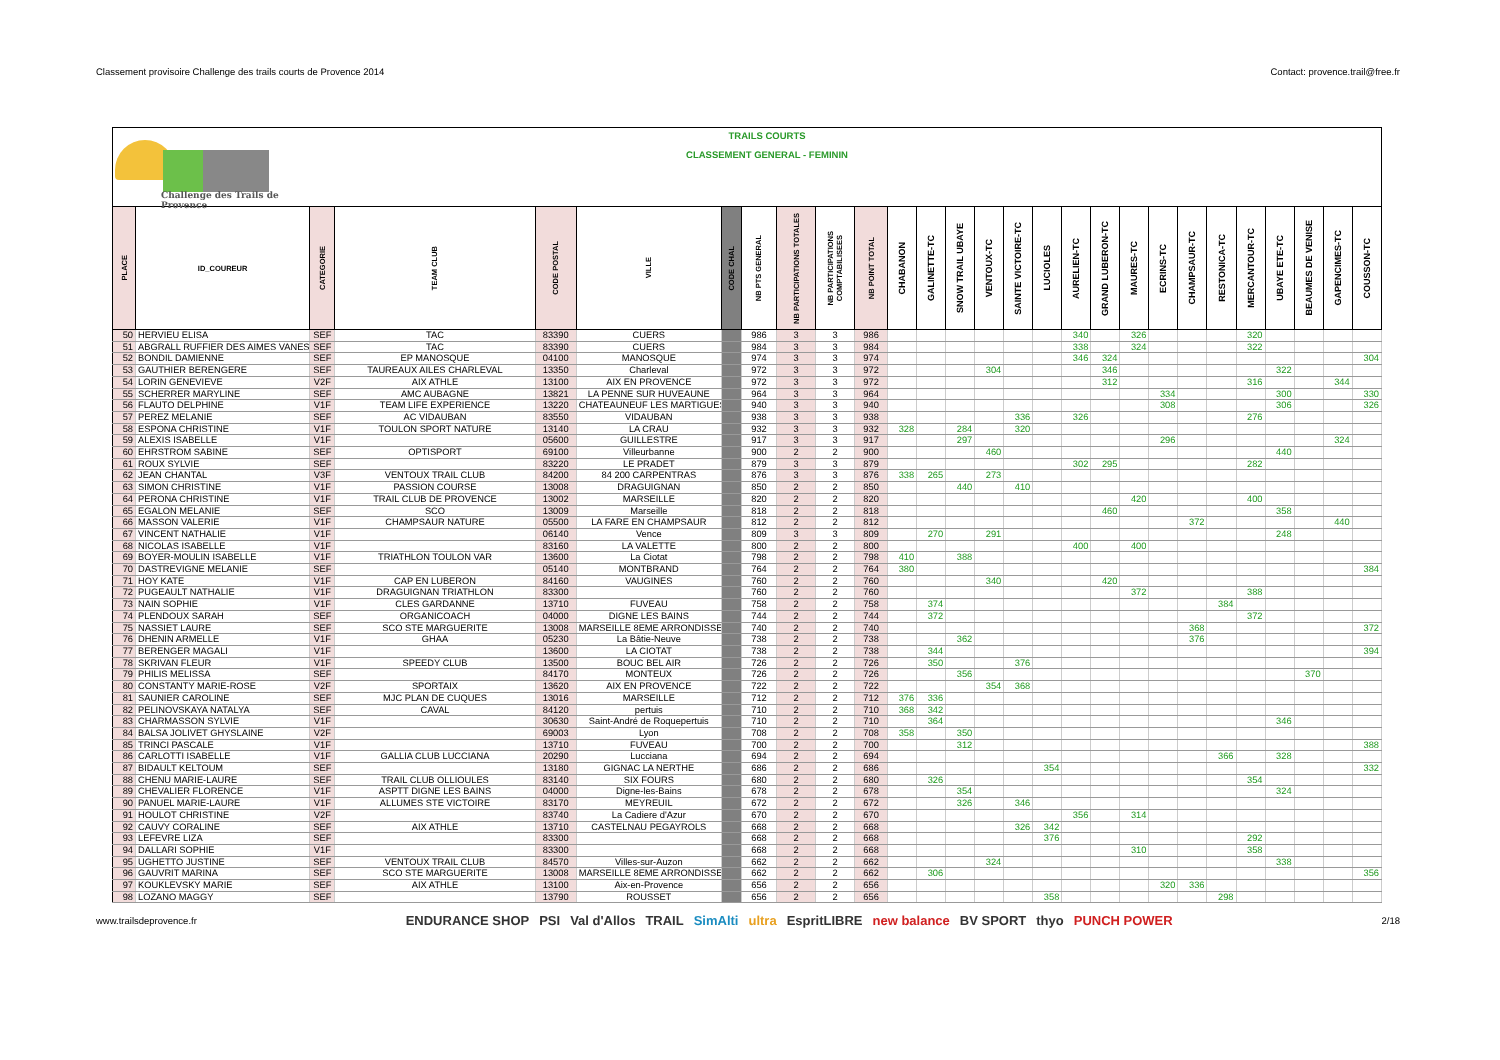Classement provisoire Challenge des trails courts de Provence 2014 Contact: provence.trail@free.fr
Challenge des Trails de Provence
TRAILS COURTS
CLASSEMENT GENERAL - FEMININ
| PLACE | ID_COUREUR | CATEGORIE | TEAM CLUB | CODE POSTAL | VILLE | CODE CHAL | NB PTS GENERAL | NB PARTICIPATIONS TOTALES | NB PARTICIPATIONS COMPTABILISEES | NB POINT TOTAL | CHABANON | GALINETTE-TC | SNOW TRAIL UBAYE | VENTOUX-TC | SAINTE VICTOIRE-TC | LUCIOLES | AURELIEN-TC | GRAND LUBERON-TC | MAURES-TC | ECRINS-TC | CHAMPSAUR-TC | RESTONICA-TC | MERCANTOUR-TC | UBAYE ETE-TC | BEAUMES DE VENISE | GAPENCIMES-TC | COUSSON-TC |
| --- | --- | --- | --- | --- | --- | --- | --- | --- | --- | --- | --- | --- | --- | --- | --- | --- | --- | --- | --- | --- | --- | --- | --- | --- | --- | --- | --- |
| 50 | HERVIEU ELISA | SEF | TAC | 83390 | CUERS | | 986 | 3 | 3 | 986 | | | | | | | 340 | | 326 | | | | 320 | | | | |
| 51 | ABGRALL RUFFIER DES AIMES VANES | SEF | TAC | 83390 | CUERS | | 984 | 3 | 3 | 984 | | | | | | | 338 | | 324 | | | | 322 | | | | |
| 52 | BONDIL DAMIENNE | SEF | EP MANOSQUE | 04100 | MANOSQUE | | 974 | 3 | 3 | 974 | | | | | | | 346 | 324 | | | | | | | | | 304 |
| 53 | GAUTHIER BERENGERE | SEF | TAUREAUX AILES CHARLEVAL | 13350 | Charleval | | 972 | 3 | 3 | 972 | | | | 304 | | | | 346 | | | | | | 322 | | | |
| 54 | LORIN GENEVIEVE | V2F | AIX ATHLE | 13100 | AIX EN PROVENCE | | 972 | 3 | 3 | 972 | | | | | | | | 312 | | | | | 316 | | | 344 | |
| 55 | SCHERRER MARYLINE | SEF | AMC AUBAGNE | 13821 | LA PENNE SUR HUVEAUNE | | 964 | 3 | 3 | 964 | | | | | | | | | | 334 | | | | 300 | | | 330 |
| 56 | FLAUTO DELPHINE | V1F | TEAM LIFE EXPERIENCE | 13220 | CHATEAUNEUF LES MARTIGUES | | 940 | 3 | 3 | 940 | | | | | | | | | | 308 | | | | 306 | | | 326 |
| 57 | PEREZ MELANIE | SEF | AC VIDAUBAN | 83550 | VIDAUBAN | | 938 | 3 | 3 | 938 | | | | | 336 | | 326 | | | | | | 276 | | | | |
| 58 | ESPONA CHRISTINE | V1F | TOULON SPORT NATURE | 13140 | LA CRAU | | 932 | 3 | 3 | 932 | 328 | | 284 | | 320 | | | | | | | | | | | | |
| 59 | ALEXIS ISABELLE | V1F | | 05600 | GUILLESTRE | | 917 | 3 | 3 | 917 | | | 297 | | | | | | | 296 | | | | | | 324 | |
| 60 | EHRSTROM SABINE | SEF | OPTISPORT | 69100 | Villeurbanne | | 900 | 2 | 2 | 900 | | | | 460 | | | | | | | | | | 440 | | | |
| 61 | ROUX SYLVIE | SEF | | 83220 | LE PRADET | | 879 | 3 | 3 | 879 | | | | | | | 302 | 295 | | | | | 282 | | | | |
| 62 | JEAN CHANTAL | V3F | VENTOUX TRAIL CLUB | 84200 | 84 200 CARPENTRAS | | 876 | 3 | 3 | 876 | 338 | 265 | | 273 | | | | | | | | | | | | | |
| 63 | SIMON CHRISTINE | V1F | PASSION COURSE | 13008 | DRAGUIGNAN | | 850 | 2 | 2 | 850 | | | 440 | | 410 | | | | | | | | | | | | |
| 64 | PERONA CHRISTINE | V1F | TRAIL CLUB DE PROVENCE | 13002 | MARSEILLE | | 820 | 2 | 2 | 820 | | | | | | | | | 420 | | | | 400 | | | | |
| 65 | EGALON MELANIE | SEF | SCO | 13009 | Marseille | | 818 | 2 | 2 | 818 | | | | | | | | 460 | | | | | | 358 | | | |
| 66 | MASSON VALERIE | V1F | CHAMPSAUR NATURE | 05500 | LA FARE EN CHAMPSAUR | | 812 | 2 | 2 | 812 | | | | | | | | | | | 372 | | | | | 440 | |
| 67 | VINCENT NATHALIE | V1F | | 06140 | Vence | | 809 | 3 | 3 | 809 | | 270 | | 291 | | | | | | | | | | 248 | | | |
| 68 | NICOLAS ISABELLE | V1F | | 83160 | LA VALETTE | | 800 | 2 | 2 | 800 | | | | | | | 400 | | 400 | | | | | | | | |
| 69 | BOYER-MOULIN ISABELLE | V1F | TRIATHLON TOULON VAR | 13600 | La Ciotat | | 798 | 2 | 2 | 798 | 410 | | 388 | | | | | | | | | | | | | | |
| 70 | DASTREVIGNE MELANIE | SEF | | 05140 | MONTBRAND | | 764 | 2 | 2 | 764 | 380 | | | | | | | | | | | | | | | | 384 |
| 71 | HOY KATE | V1F | CAP EN LUBERON | 84160 | VAUGINES | | 760 | 2 | 2 | 760 | | | | 340 | | | | 420 | | | | | | | | | |
| 72 | PUGEAULT NATHALIE | V1F | DRAGUIGNAN TRIATHLON | 83300 | | | 760 | 2 | 2 | 760 | | | | | | | | | 372 | | | | 388 | | | | |
| 73 | NAIN SOPHIE | V1F | CLES GARDANNE | 13710 | FUVEAU | | 758 | 2 | 2 | 758 | | 374 | | | | | | | | | | 384 | | | | | |
| 74 | PLENDOUX SARAH | SEF | ORGANICOACH | 04000 | DIGNE LES BAINS | | 744 | 2 | 2 | 744 | | 372 | | | | | | | | | | | 372 | | | | |
| 75 | NASSIET LAURE | SEF | SCO STE MARGUERITE | 13008 | MARSEILLE 8EME ARRONDISSE | | 740 | 2 | 2 | 740 | | | | | | | | | | | 368 | | | | | | 372 |
| 76 | DHENIN ARMELLE | V1F | GHAA | 05230 | La Bâtie-Neuve | | 738 | 2 | 2 | 738 | | | 362 | | | | | | | | 376 | | | | | | |
| 77 | BERENGER MAGALI | V1F | | 13600 | LA CIOTAT | | 738 | 2 | 2 | 738 | | 344 | | | | | | | | | | | | | | | 394 |
| 78 | SKRIVAN FLEUR | V1F | SPEEDY CLUB | 13500 | BOUC BEL AIR | | 726 | 2 | 2 | 726 | | 350 | | | 376 | | | | | | | | | | | | |
| 79 | PHILIS MELISSA | SEF | | 84170 | MONTEUX | | 726 | 2 | 2 | 726 | | | 356 | | | | | | | | | | | | 370 | | |
| 80 | CONSTANTY MARIE-ROSE | V2F | SPORTAIX | 13620 | AIX EN PROVENCE | | 722 | 2 | 2 | 722 | | | | 354 | 368 | | | | | | | | | | | | |
| 81 | SAUNIER CAROLINE | SEF | MJC PLAN DE CUQUES | 13016 | MARSEILLE | | 712 | 2 | 2 | 712 | 376 | 336 | | | | | | | | | | | | | | | |
| 82 | PELINOVSKAYA NATALYA | SEF | CAVAL | 84120 | pertuis | | 710 | 2 | 2 | 710 | 368 | 342 | | | | | | | | | | | | | | | |
| 83 | CHARMASSON SYLVIE | V1F | | 30630 | Saint-André de Roquepertuis | | 710 | 2 | 2 | 710 | | 364 | | | | | | | | | | | | 346 | | | |
| 84 | BALSA JOLIVET GHYSLAINE | V2F | | 69003 | Lyon | | 708 | 2 | 2 | 708 | 358 | | 350 | | | | | | | | | | | | | | |
| 85 | TRINCI PASCALE | V1F | | 13710 | FUVEAU | | 700 | 2 | 2 | 700 | | | 312 | | | | | | | | | | | | | | 388 |
| 86 | CARLOTTI ISABELLE | V1F | GALLIA CLUB LUCCIANA | 20290 | Lucciana | | 694 | 2 | 2 | 694 | | | | | | | | | | | | 366 | | 328 | | | |
| 87 | BIDAULT KELTOUM | SEF | | 13180 | GIGNAC LA NERTHE | | 686 | 2 | 2 | 686 | | | | | | 354 | | | | | | | | | | | 332 |
| 88 | CHENU MARIE-LAURE | SEF | TRAIL CLUB OLLIOULES | 83140 | SIX FOURS | | 680 | 2 | 2 | 680 | | 326 | | | | | | | | | | | 354 | | | | |
| 89 | CHEVALIER FLORENCE | V1F | ASPTT DIGNE LES BAINS | 04000 | Digne-les-Bains | | 678 | 2 | 2 | 678 | | | 354 | | | | | | | | | | | 324 | | | |
| 90 | PANUEL MARIE-LAURE | V1F | ALLUMES STE VICTOIRE | 83170 | MEYREUIL | | 672 | 2 | 2 | 672 | | | 326 | | 346 | | | | | | | | | | | | |
| 91 | HOULOT CHRISTINE | V2F | | 83740 | La Cadiere d'Azur | | 670 | 2 | 2 | 670 | | | | | | | 356 | | 314 | | | | | | | | |
| 92 | CAUVY CORALINE | SEF | AIX ATHLE | 13710 | CASTELNAU PEGAYROLS | | 668 | 2 | 2 | 668 | | | | | 326 | 342 | | | | | | | | | | | |
| 93 | LEFEVRE LIZA | SEF | | 83300 | | | 668 | 2 | 2 | 668 | | | | | | 376 | | | | | | | 292 | | | | |
| 94 | DALLARI SOPHIE | V1F | | 83300 | | | 668 | 2 | 2 | 668 | | | | | | | | | 310 | | | | 358 | | | | |
| 95 | UGHETTO JUSTINE | SEF | VENTOUX TRAIL CLUB | 84570 | Villes-sur-Auzon | | 662 | 2 | 2 | 662 | | | | 324 | | | | | | | | | | 338 | | | |
| 96 | GAUVRIT MARINA | SEF | SCO STE MARGUERITE | 13008 | MARSEILLE 8EME ARRONDISSE | | 662 | 2 | 2 | 662 | | 306 | | | | | | | | | | | | | | | 356 |
| 97 | KOUKLEVSKY MARIE | SEF | AIX ATHLE | 13100 | Aix-en-Provence | | 656 | 2 | 2 | 656 | | | | | | | | | | 320 | 336 | | | | | | |
| 98 | LOZANO MAGGY | SEF | | 13790 | ROUSSET | | 656 | 2 | 2 | 656 | | | | | | 358 | | | | | | 298 | | | | | |
www.trailsdeprovence.fr
ENDURANCE SHOP PSI Val d'Allos TRAIL SimAlti ultra EspritLIBRE new balance BV SPORT thyo PUNCH POWER
2/18